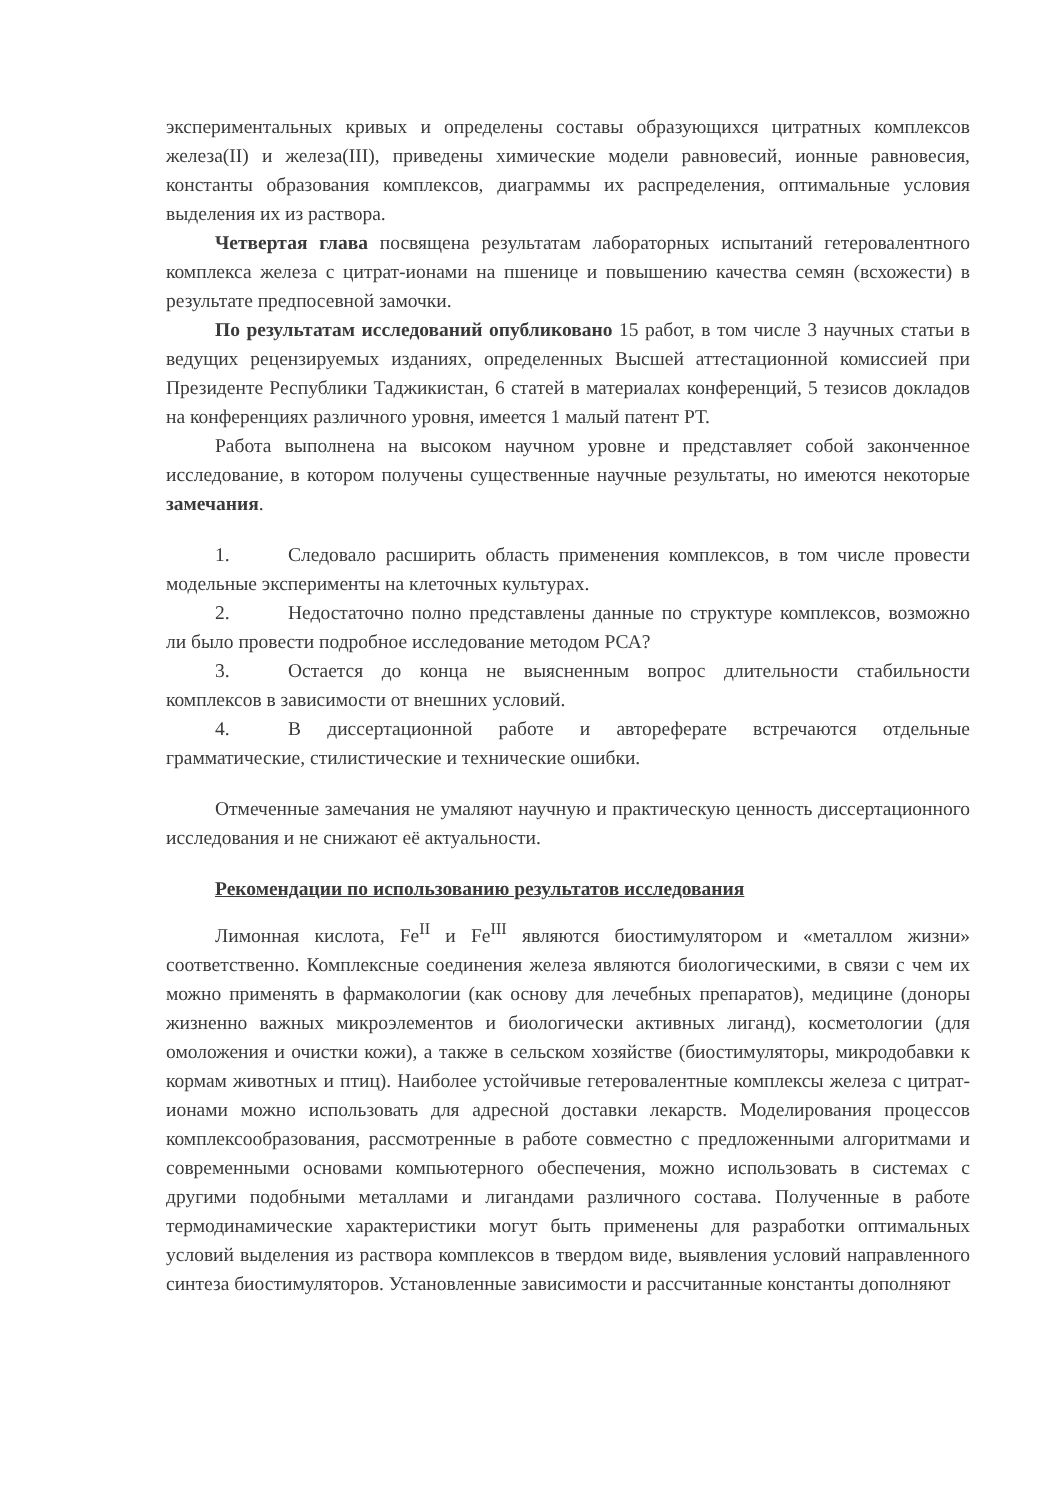экспериментальных кривых и определены составы образующихся цитратных комплексов железа(II) и железа(III), приведены химические модели равновесий, ионные равновесия, константы образования комплексов, диаграммы их распределения, оптимальные условия выделения их из раствора.
Четвертая глава посвящена результатам лабораторных испытаний гетеровалентного комплекса железа с цитрат-ионами на пшенице и повышению качества семян (всхожести) в результате предпосевной замочки.
По результатам исследований опубликовано 15 работ, в том числе 3 научных статьи в ведущих рецензируемых изданиях, определенных Высшей аттестационной комиссией при Президенте Республики Таджикистан, 6 статей в материалах конференций, 5 тезисов докладов на конференциях различного уровня, имеется 1 малый патент РТ.
Работа выполнена на высоком научном уровне и представляет собой законченное исследование, в котором получены существенные научные результаты, но имеются некоторые замечания.
1. Следовало расширить область применения комплексов, в том числе провести модельные эксперименты на клеточных культурах.
2. Недостаточно полно представлены данные по структуре комплексов, возможно ли было провести подробное исследование методом РСА?
3. Остается до конца не выясненным вопрос длительности стабильности комплексов в зависимости от внешних условий.
4. В диссертационной работе и автореферате встречаются отдельные грамматические, стилистические и технические ошибки.
Отмеченные замечания не умаляют научную и практическую ценность диссертационного исследования и не снижают её актуальности.
Рекомендации по использованию результатов исследования
Лимонная кислота, Fe<sup>II</sup> и Fe<sup>III</sup> являются биостимулятором и «металлом жизни» соответственно. Комплексные соединения железа являются биологическими, в связи с чем их можно применять в фармакологии (как основу для лечебных препаратов), медицине (доноры жизненно важных микроэлементов и биологически активных лиганд), косметологии (для омоложения и очистки кожи), а также в сельском хозяйстве (биостимуляторы, микродобавки к кормам животных и птиц). Наиболее устойчивые гетеровалентные комплексы железа с цитрат-ионами можно использовать для адресной доставки лекарств. Моделирования процессов комплексообразования, рассмотренные в работе совместно с предложенными алгоритмами и современными основами компьютерного обеспечения, можно использовать в системах с другими подобными металлами и лигандами различного состава. Полученные в работе термодинамические характеристики могут быть применены для разработки оптимальных условий выделения из раствора комплексов в твердом виде, выявления условий направленного синтеза биостимуляторов. Установленные зависимости и рассчитанные константы дополняют